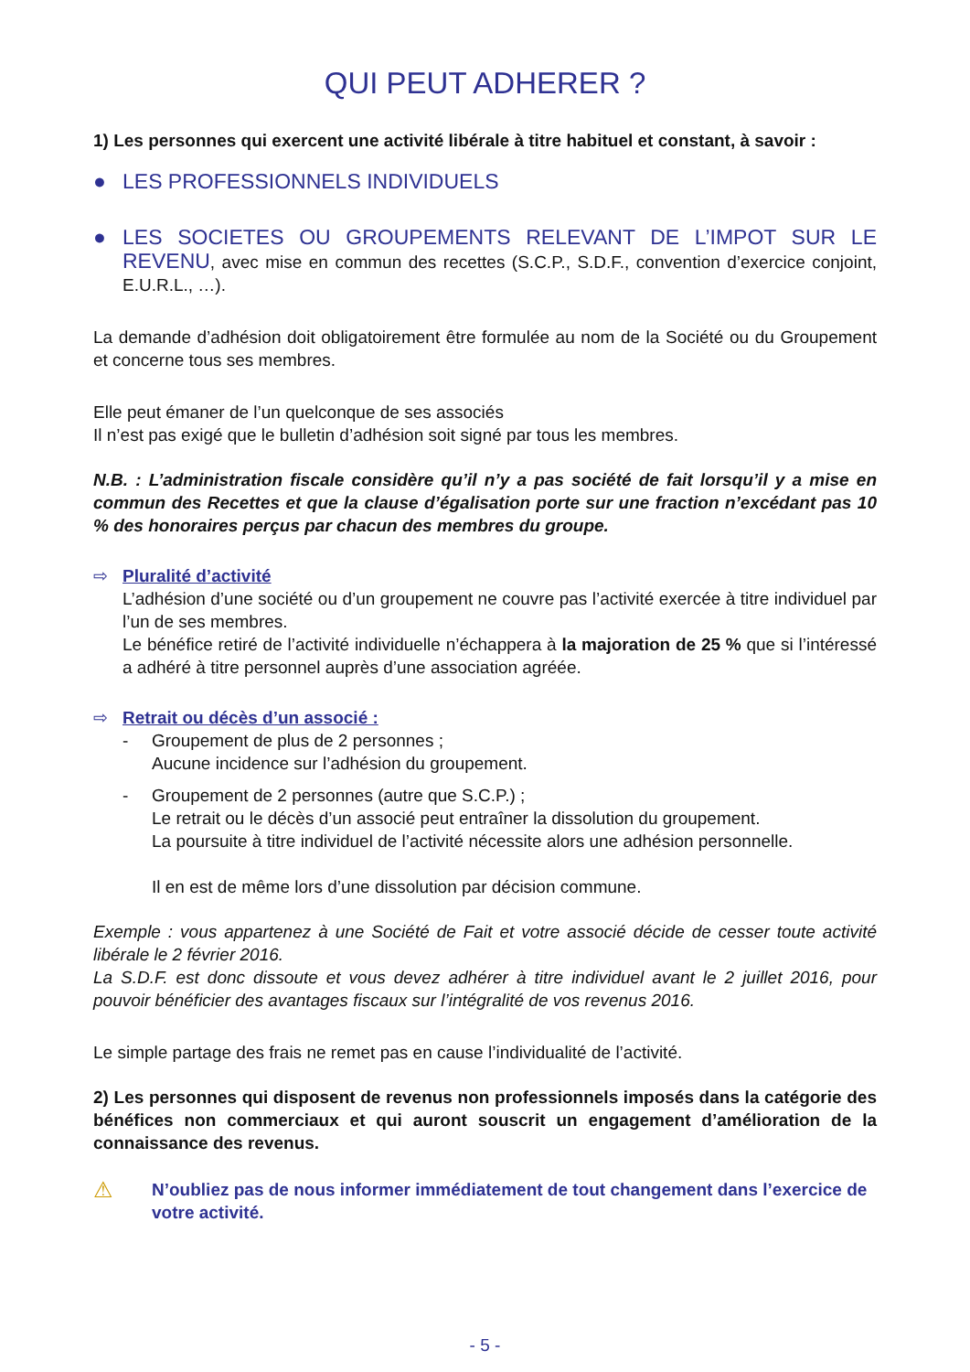QUI PEUT ADHERER ?
1) Les personnes qui exercent une activité libérale à titre habituel et constant, à savoir :
● LES PROFESSIONNELS INDIVIDUELS
● LES SOCIETES OU GROUPEMENTS RELEVANT DE L’IMPOT SUR LE REVENU, avec mise en commun des recettes (S.C.P., S.D.F., convention d’exercice conjoint, E.U.R.L., …).
La demande d’adhésion doit obligatoirement être formulée au nom de la Société ou du Groupement et concerne tous ses membres.
Elle peut émaner de l’un quelconque de ses associés
Il n’est pas exigé que le bulletin d’adhésion soit signé par tous les membres.
N.B. : L’administration fiscale considère qu’il n’y a pas société de fait lorsqu’il y a mise en commun des Recettes et que la clause d’égalisation porte sur une fraction n’excédant pas 10 % des honoraires perçus par chacun des membres du groupe.
⇨ Pluralité d’activité
L’adhésion d’une société ou d’un groupement ne couvre pas l’activité exercée à titre individuel par l’un de ses membres.
Le bénéfice retiré de l’activité individuelle n’échappera à la majoration de 25 % que si l’intéressé a adhéré à titre personnel auprès d’une association agréée.
⇨ Retrait ou décès d’un associé :
- Groupement de plus de 2 personnes ;
Aucune incidence sur l’adhésion du groupement.
- Groupement de 2 personnes (autre que S.C.P.) ;
Le retrait ou le décès d’un associé peut entraîner la dissolution du groupement.
La poursuite à titre individuel de l’activité nécessite alors une adhésion personnelle.
Il en est de même lors d’une dissolution par décision commune.
Exemple : vous appartenez à une Société de Fait et votre associé décide de cesser toute activité libérale le 2 février 2016.
La S.D.F. est donc dissoute et vous devez adhérer à titre individuel avant le 2 juillet 2016, pour pouvoir bénéficier des avantages fiscaux sur l’intégralité de vos revenus 2016.
Le simple partage des frais ne remet pas en cause l’individualité de l’activité.
2) Les personnes qui disposent de revenus non professionnels imposés dans la catégorie des bénéfices non commerciaux et qui auront souscrit un engagement d’amélioration de la connaissance des revenus.
⚠ N’oubliez pas de nous informer immédiatement de tout changement dans l’exercice de votre activité.
- 5 -